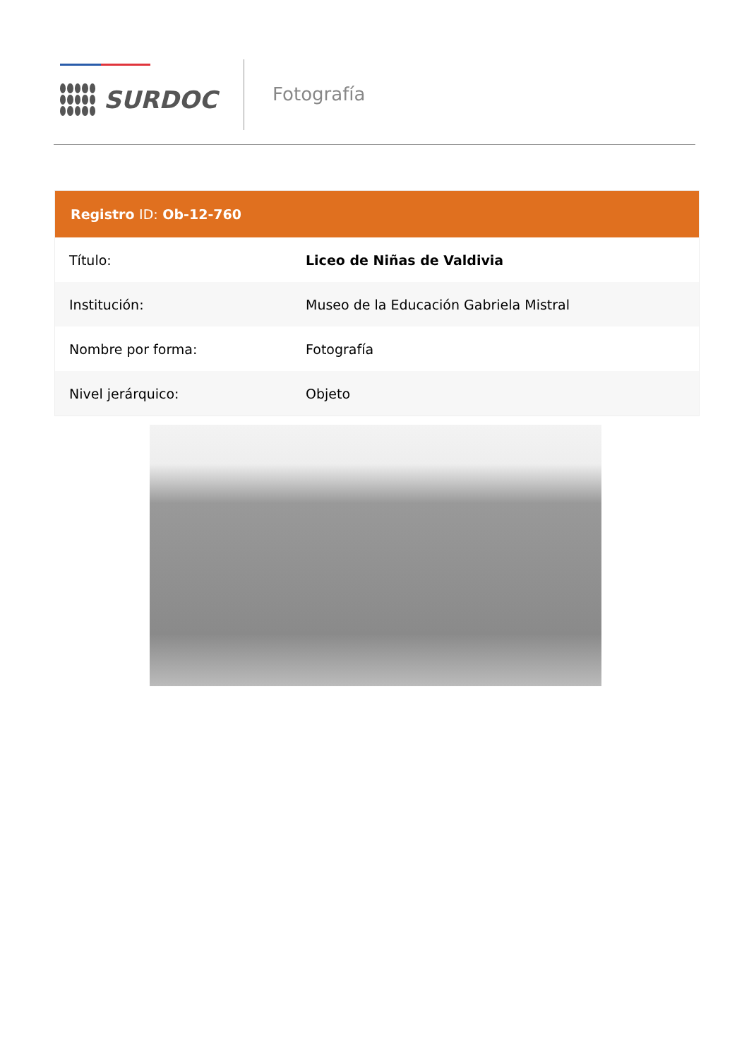SURDOC
Fotografía
| Registro ID: Ob-12-760 | |
| --- | --- |
| Título: | Liceo de Niñas de Valdivia |
| Institución: | Museo de la Educación Gabriela Mistral |
| Nombre por forma: | Fotografía |
| Nivel jerárquico: | Objeto |